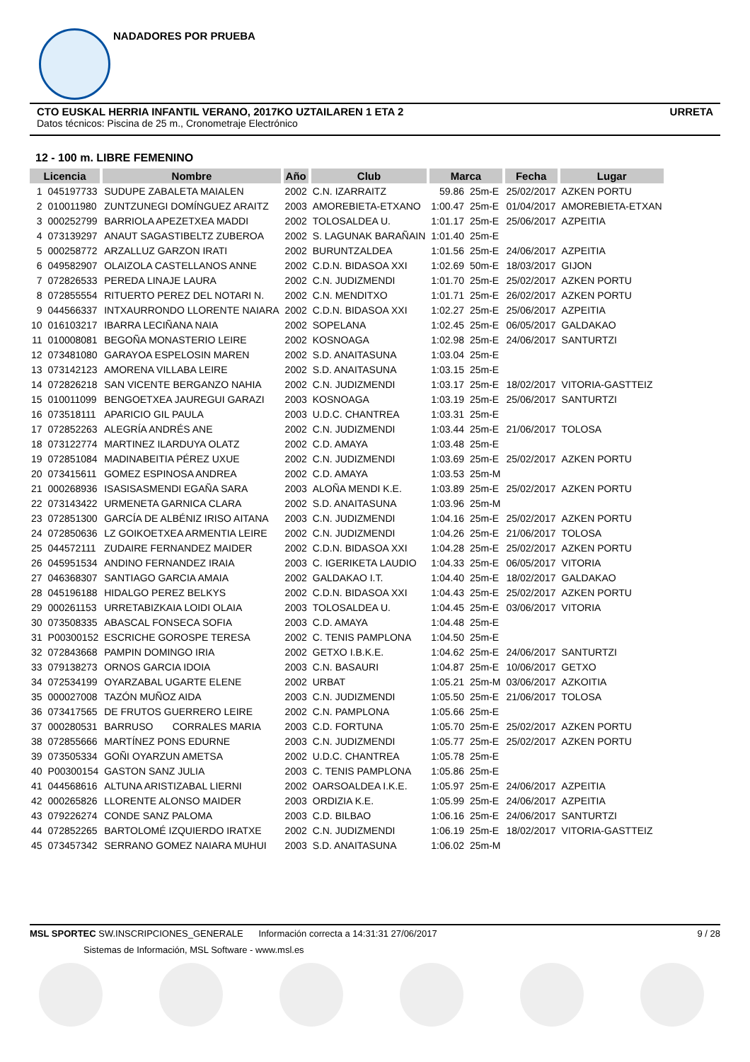NADADORES POR PRUEBA
CTO EUSKAL HERRIA INFANTIL VERANO, 2017KO UZTAILAREN 1 ETA 2 URRETA
Datos técnicos: Piscina de 25 m., Cronometraje Electrónico
12 - 100 m. LIBRE FEMENINO
| Licencia | | Nombre | Año | Club | Marca | | Fecha | Lugar |
| --- | --- | --- | --- | --- | --- | --- | --- | --- |
| 1 | 045197733 | SUDUPE ZABALETA MAIALEN | 2002 | C.N. IZARRAITZ | 59.86 | 25m-E | 25/02/2017 | AZKEN PORTU |
| 2 | 010011980 | ZUNTZUNEGI DOMÍNGUEZ ARAITZ | 2003 | AMOREBIETA-ETXANO | 1:00.47 | 25m-E | 01/04/2017 | AMOREBIETA-ETXAN |
| 3 | 000252799 | BARRIOLA APEZETXEA MADDI | 2002 | TOLOSALDEA U. | 1:01.17 | 25m-E | 25/06/2017 | AZPEITIA |
| 4 | 073139297 | ANAUT SAGASTIBELTZ ZUBEROA | 2002 | S. LAGUNAK BARAÑAIN | 1:01.40 | 25m-E | | |
| 5 | 000258772 | ARZALLUZ GARZON IRATI | 2002 | BURUNTZALDEA | 1:01.56 | 25m-E | 24/06/2017 | AZPEITIA |
| 6 | 049582907 | OLAIZOLA CASTELLANOS ANNE | 2002 | C.D.N. BIDASOA XXI | 1:02.69 | 50m-E | 18/03/2017 | GIJON |
| 7 | 072826533 | PEREDA LINAJE LAURA | 2002 | C.N. JUDIZMENDI | 1:01.70 | 25m-E | 25/02/2017 | AZKEN PORTU |
| 8 | 072855554 | RITUERTO PEREZ DEL NOTARI N. | 2002 | C.N. MENDITXO | 1:01.71 | 25m-E | 26/02/2017 | AZKEN PORTU |
| 9 | 044566337 | INTXAURRONDO LLORENTE NAIARA | 2002 | C.D.N. BIDASOA XXI | 1:02.27 | 25m-E | 25/06/2017 | AZPEITIA |
| 10 | 016103217 | IBARRA LECIÑANA NAIA | 2002 | SOPELANA | 1:02.45 | 25m-E | 06/05/2017 | GALDAKAO |
| 11 | 010008081 | BEGOÑA MONASTERIO LEIRE | 2002 | KOSNOAGA | 1:02.98 | 25m-E | 24/06/2017 | SANTURTZI |
| 12 | 073481080 | GARAYOA ESPELOSIN MAREN | 2002 | S.D. ANAITASUNA | 1:03.04 | 25m-E | | |
| 13 | 073142123 | AMORENA VILLABA LEIRE | 2002 | S.D. ANAITASUNA | 1:03.15 | 25m-E | | |
| 14 | 072826218 | SAN VICENTE BERGANZO NAHIA | 2002 | C.N. JUDIZMENDI | 1:03.17 | 25m-E | 18/02/2017 | VITORIA-GASTTEIZ |
| 15 | 010011099 | BENGOETXEA JAUREGUI GARAZI | 2003 | KOSNOAGA | 1:03.19 | 25m-E | 25/06/2017 | SANTURTZI |
| 16 | 073518111 | APARICIO GIL PAULA | 2003 | U.D.C. CHANTREA | 1:03.31 | 25m-E | | |
| 17 | 072852263 | ALEGRÍA ANDRÉS ANE | 2002 | C.N. JUDIZMENDI | 1:03.44 | 25m-E | 21/06/2017 | TOLOSA |
| 18 | 073122774 | MARTINEZ ILARDUYA OLATZ | 2002 | C.D. AMAYA | 1:03.48 | 25m-E | | |
| 19 | 072851084 | MADINABEITIA PÉREZ UXUE | 2002 | C.N. JUDIZMENDI | 1:03.69 | 25m-E | 25/02/2017 | AZKEN PORTU |
| 20 | 073415611 | GOMEZ ESPINOSA ANDREA | 2002 | C.D. AMAYA | 1:03.53 | 25m-M | | |
| 21 | 000268936 | ISASISASMENDI EGAÑA SARA | 2003 | ALOÑA MENDI K.E. | 1:03.89 | 25m-E | 25/02/2017 | AZKEN PORTU |
| 22 | 073143422 | URMENETA GARNICA CLARA | 2002 | S.D. ANAITASUNA | 1:03.96 | 25m-M | | |
| 23 | 072851300 | GARCÍA DE ALBÉNIZ IRISO AITANA | 2003 | C.N. JUDIZMENDI | 1:04.16 | 25m-E | 25/02/2017 | AZKEN PORTU |
| 24 | 072850636 | LZ GOIKOETXEA ARMENTIA LEIRE | 2002 | C.N. JUDIZMENDI | 1:04.26 | 25m-E | 21/06/2017 | TOLOSA |
| 25 | 044572111 | ZUDAIRE FERNANDEZ MAIDER | 2002 | C.D.N. BIDASOA XXI | 1:04.28 | 25m-E | 25/02/2017 | AZKEN PORTU |
| 26 | 045951534 | ANDINO FERNANDEZ IRAIA | 2003 | C. IGERIKETA LAUDIO | 1:04.33 | 25m-E | 06/05/2017 | VITORIA |
| 27 | 046368307 | SANTIAGO GARCIA AMAIA | 2002 | GALDAKAO I.T. | 1:04.40 | 25m-E | 18/02/2017 | GALDAKAO |
| 28 | 045196188 | HIDALGO PEREZ BELKYS | 2002 | C.D.N. BIDASOA XXI | 1:04.43 | 25m-E | 25/02/2017 | AZKEN PORTU |
| 29 | 000261153 | URRETABIZKAIA LOIDI OLAIA | 2003 | TOLOSALDEA U. | 1:04.45 | 25m-E | 03/06/2017 | VITORIA |
| 30 | 073508335 | ABASCAL FONSECA SOFIA | 2003 | C.D. AMAYA | 1:04.48 | 25m-E | | |
| 31 | P00300152 | ESCRICHE GOROSPE TERESA | 2002 | C. TENIS PAMPLONA | 1:04.50 | 25m-E | | |
| 32 | 072843668 | PAMPIN DOMINGO IRIA | 2002 | GETXO I.B.K.E. | 1:04.62 | 25m-E | 24/06/2017 | SANTURTZI |
| 33 | 079138273 | ORNOS GARCIA IDOIA | 2003 | C.N. BASAURI | 1:04.87 | 25m-E | 10/06/2017 | GETXO |
| 34 | 072534199 | OYARZABAL UGARTE ELENE | 2002 | URBAT | 1:05.21 | 25m-M | 03/06/2017 | AZKOITIA |
| 35 | 000027008 | TAZÓN MUÑOZ AIDA | 2003 | C.N. JUDIZMENDI | 1:05.50 | 25m-E | 21/06/2017 | TOLOSA |
| 36 | 073417565 | DE FRUTOS GUERRERO LEIRE | 2002 | C.N. PAMPLONA | 1:05.66 | 25m-E | | |
| 37 | 000280531 | BARRUSO CORRALES MARIA | 2003 | C.D. FORTUNA | 1:05.70 | 25m-E | 25/02/2017 | AZKEN PORTU |
| 38 | 072855666 | MARTÍNEZ PONS EDURNE | 2003 | C.N. JUDIZMENDI | 1:05.77 | 25m-E | 25/02/2017 | AZKEN PORTU |
| 39 | 073505334 | GOÑI OYARZUN AMETSA | 2002 | U.D.C. CHANTREA | 1:05.78 | 25m-E | | |
| 40 | P00300154 | GASTON SANZ JULIA | 2003 | C. TENIS PAMPLONA | 1:05.86 | 25m-E | | |
| 41 | 044568616 | ALTUNA ARISTIZABAL LIERNI | 2002 | OARSOALDEA I.K.E. | 1:05.97 | 25m-E | 24/06/2017 | AZPEITIA |
| 42 | 000265826 | LLORENTE ALONSO MAIDER | 2003 | ORDIZIA K.E. | 1:05.99 | 25m-E | 24/06/2017 | AZPEITIA |
| 43 | 079226274 | CONDE SANZ PALOMA | 2003 | C.D. BILBAO | 1:06.16 | 25m-E | 24/06/2017 | SANTURTZI |
| 44 | 072852265 | BARTOLOMÉ IZQUIERDO IRATXE | 2002 | C.N. JUDIZMENDI | 1:06.19 | 25m-E | 18/02/2017 | VITORIA-GASTTEIZ |
| 45 | 073457342 | SERRANO GOMEZ NAIARA MUHUI | 2003 | S.D. ANAITASUNA | 1:06.02 | 25m-M | | |
MSL SPORTEC SW.INSCRIPCIONES_GENERALE Información correcta a 14:31:31 27/06/2017 9 / 28
Sistemas de Información, MSL Software - www.msl.es